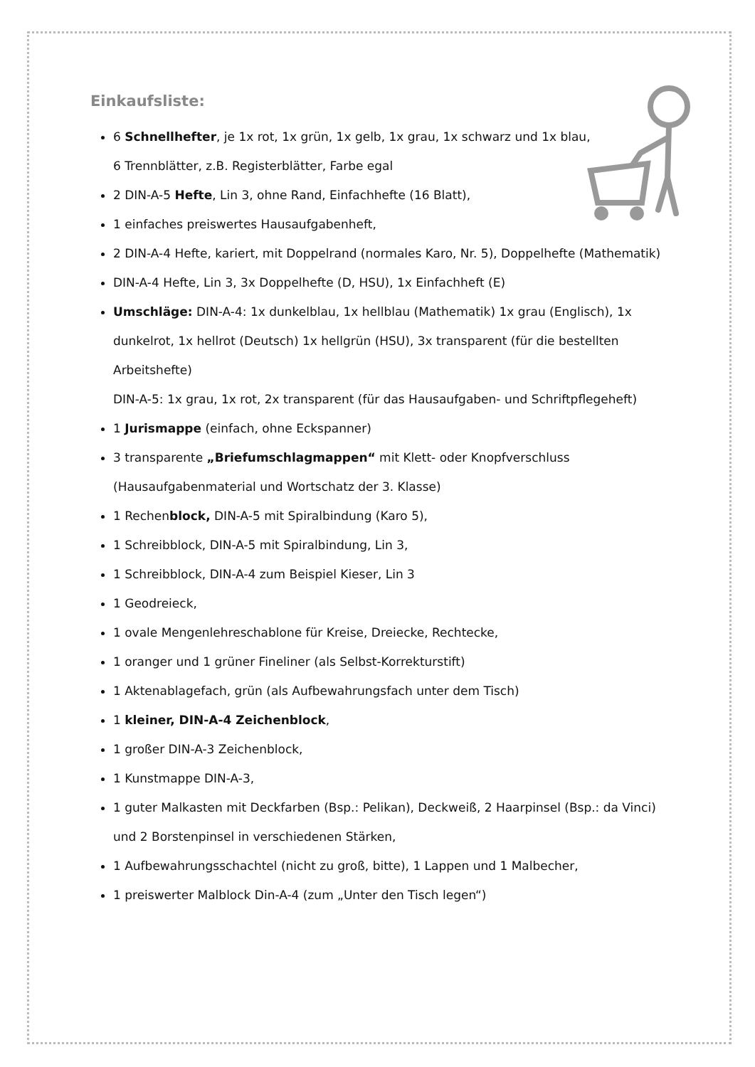Einkaufsliste:
6 Schnellhefter, je 1x rot, 1x grün, 1x gelb, 1x grau, 1x schwarz und 1x blau,
6 Trennblätter, z.B. Registerblätter, Farbe egal
2 DIN-A-5 Hefte, Lin 3, ohne Rand, Einfachhefte (16 Blatt),
1 einfaches preiswertes Hausaufgabenheft,
2 DIN-A-4 Hefte, kariert, mit Doppelrand (normales Karo, Nr. 5), Doppelhefte (Mathematik)
DIN-A-4 Hefte, Lin 3, 3x Doppelhefte (D, HSU), 1x Einfachheft (E)
Umschläge: DIN-A-4: 1x dunkelblau, 1x hellblau (Mathematik) 1x grau (Englisch), 1x dunkelrot, 1x hellrot (Deutsch) 1x hellgrün (HSU), 3x transparent (für die bestellten Arbeitshefte)
DIN-A-5: 1x grau, 1x rot, 2x transparent (für das Hausaufgaben- und Schriftpflegeheft)
1 Jurismappe (einfach, ohne Eckspanner)
3 transparente „Briefumschlagmappen“ mit Klett- oder Knopfverschluss (Hausaufgabenmaterial und Wortschatz der 3. Klasse)
1 Rechenblock, DIN-A-5 mit Spiralbindung (Karo 5),
1 Schreibblock, DIN-A-5 mit Spiralbindung, Lin 3,
1 Schreibblock, DIN-A-4 zum Beispiel Kieser, Lin 3
1 Geodreieck,
1 ovale Mengenlehreschablone für Kreise, Dreiecke, Rechtecke,
1 oranger und 1 grüner Fineliner (als Selbst-Korrekturstift)
1 Aktenablagefach, grün (als Aufbewahrungsfach unter dem Tisch)
1 kleiner, DIN-A-4 Zeichenblock,
1 großer DIN-A-3 Zeichenblock,
1 Kunstmappe DIN-A-3,
1 guter Malkasten mit Deckfarben (Bsp.: Pelikan), Deckweiß, 2 Haarpinsel (Bsp.: da Vinci) und 2 Borstenpinsel in verschiedenen Stärken,
1 Aufbewahrungsschachtel (nicht zu groß, bitte), 1 Lappen und 1 Malbecher,
1 preiswerter Malblock Din-A-4 (zum „Unter den Tisch legen“)